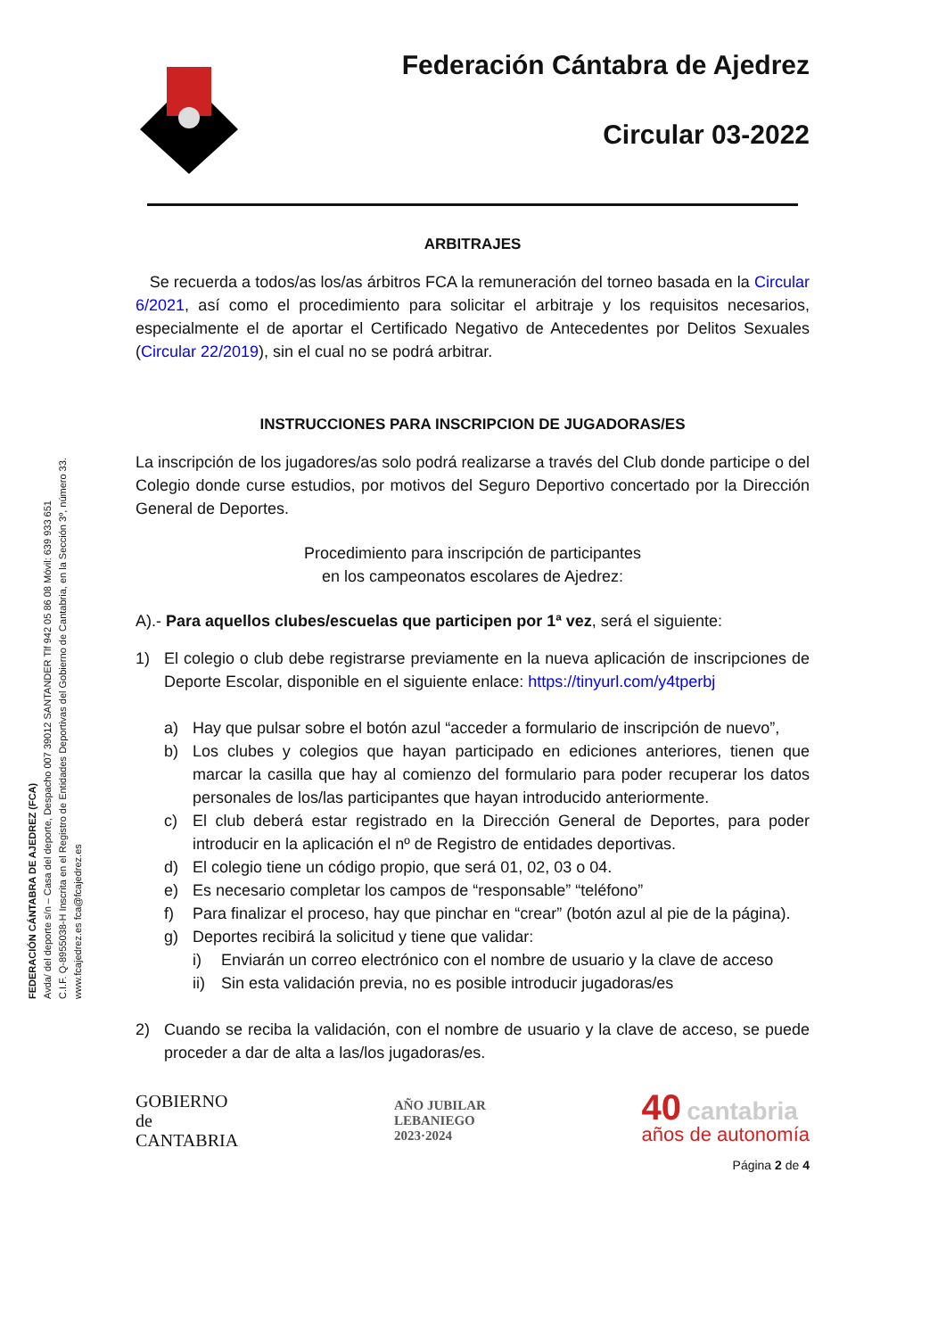FEDERACIÓN CÁNTABRA DE AJEDREZ (FCA)
Avda/ del deporte s/n – Casa del deporte, Despacho 007 39012 SANTANDER Tlf 942 05 86 08 Móvil: 639 933 651
C.I.F. Q-8955038-H Inscrita en el Registro de Entidades Deportivas del Gobierno de Cantabria, en la Sección 3º, número 33.
www.fcajedrez.es fca@fcajedrez.es
Federación Cántabra de Ajedrez
Circular 03-2022
ARBITRAJES
Se recuerda a todos/as los/as árbitros FCA la remuneración del torneo basada en la Circular 6/2021, así como el procedimiento para solicitar el arbitraje y los requisitos necesarios, especialmente el de aportar el Certificado Negativo de Antecedentes por Delitos Sexuales (Circular 22/2019), sin el cual no se podrá arbitrar.
INSTRUCCIONES PARA INSCRIPCION DE JUGADORAS/ES
La inscripción de los jugadores/as solo podrá realizarse a través del Club donde participe o del Colegio donde curse estudios, por motivos del Seguro Deportivo concertado por la Dirección General de Deportes.
Procedimiento para inscripción de participantes
en los campeonatos escolares de Ajedrez:
A).- Para aquellos clubes/escuelas que participen por 1ª vez, será el siguiente:
1) El colegio o club debe registrarse previamente en la nueva aplicación de inscripciones de Deporte Escolar, disponible en el siguiente enlace: https://tinyurl.com/y4tperbj
a) Hay que pulsar sobre el botón azul “acceder a formulario de inscripción de nuevo”,
b) Los clubes y colegios que hayan participado en ediciones anteriores, tienen que marcar la casilla que hay al comienzo del formulario para poder recuperar los datos personales de los/las participantes que hayan introducido anteriormente.
c) El club deberá estar registrado en la Dirección General de Deportes, para poder introducir en la aplicación el nº de Registro de entidades deportivas.
d) El colegio tiene un código propio, que será 01, 02, 03 o 04.
e) Es necesario completar los campos de “responsable” “teléfono”
f) Para finalizar el proceso, hay que pinchar en “crear” (botón azul al pie de la página).
g) Deportes recibirá la solicitud y tiene que validar:
i) Enviarán un correo electrónico con el nombre de usuario y la clave de acceso
ii) Sin esta validación previa, no es posible introducir jugadoras/es
2) Cuando se reciba la validación, con el nombre de usuario y la clave de acceso, se puede proceder a dar de alta a las/los jugadoras/es.
GOBIERNO
de
CANTABRIA
AÑO JUBILAR
LEBANIEGO
2023·2024
40 cantabria
años de autonomía
Página 2 de 4